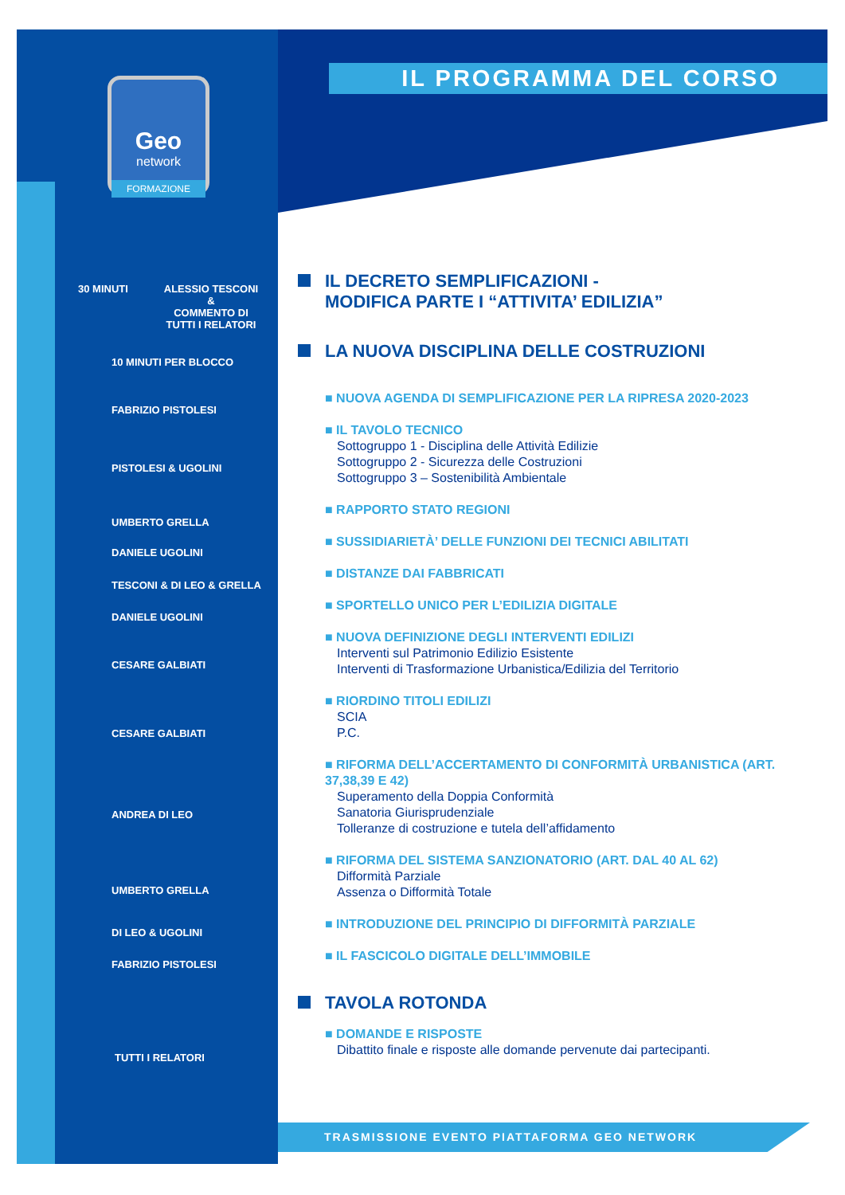IL PROGRAMMA DEL CORSO
Geo
network
FORMAZIONE
30 MINUTI
ALESSIO TESCONI
&
COMMENTO DI
TUTTI I RELATORI
10 MINUTI PER BLOCCO
FABRIZIO PISTOLESI
PISTOLESI & UGOLINI
UMBERTO GRELLA
DANIELE UGOLINI
TESCONI & DI LEO & GRELLA
DANIELE UGOLINI
CESARE GALBIATI
CESARE GALBIATI
ANDREA DI LEO
UMBERTO GRELLA
DI LEO & UGOLINI
FABRIZIO PISTOLESI
TUTTI I RELATORI
IL DECRETO SEMPLIFICAZIONI -
MODIFICA PARTE I “ATTIVITA’ EDILIZIA”
LA NUOVA DISCIPLINA DELLE COSTRUZIONI
■ NUOVA AGENDA DI SEMPLIFICAZIONE PER LA RIPRESA 2020-2023
■ IL TAVOLO TECNICO
Sottogruppo 1 - Disciplina delle Attività Edilizie
Sottogruppo 2 - Sicurezza delle Costruzioni
Sottogruppo 3 – Sostenibilità Ambientale
■ RAPPORTO STATO REGIONI
■ SUSSIDIARIETÀ’ DELLE FUNZIONI DEI TECNICI ABILITATI
■ DISTANZE DAI FABBRICATI
■ SPORTELLO UNICO PER L’EDILIZIA DIGITALE
■ NUOVA DEFINIZIONE DEGLI INTERVENTI EDILIZI
Interventi sul Patrimonio Edilizio Esistente
Interventi di Trasformazione Urbanistica/Edilizia del Territorio
■ RIORDINO TITOLI EDILIZI
SCIA
P.C.
■ RIFORMA DELL’ACCERTAMENTO DI CONFORMITÀ URBANISTICA (ART. 37,38,39 E 42)
Superamento della Doppia Conformità
Sanatoria Giurisprudenziale
Tolleranze di costruzione e tutela dell’affidamento
■ RIFORMA DEL SISTEMA SANZIONATORIO (ART. DAL 40 AL 62)
Difformità Parziale
Assenza o Difformità Totale
■ INTRODUZIONE DEL PRINCIPIO DI DIFFORMITÀ PARZIALE
■ IL FASCICOLO DIGITALE DELL’IMMOBILE
TAVOLA ROTONDA
■ DOMANDE E RISPOSTE
Dibattito finale e risposte alle domande pervenute dai partecipanti.
TRASMISSIONE EVENTO PIATTAFORMA GEO NETWORK